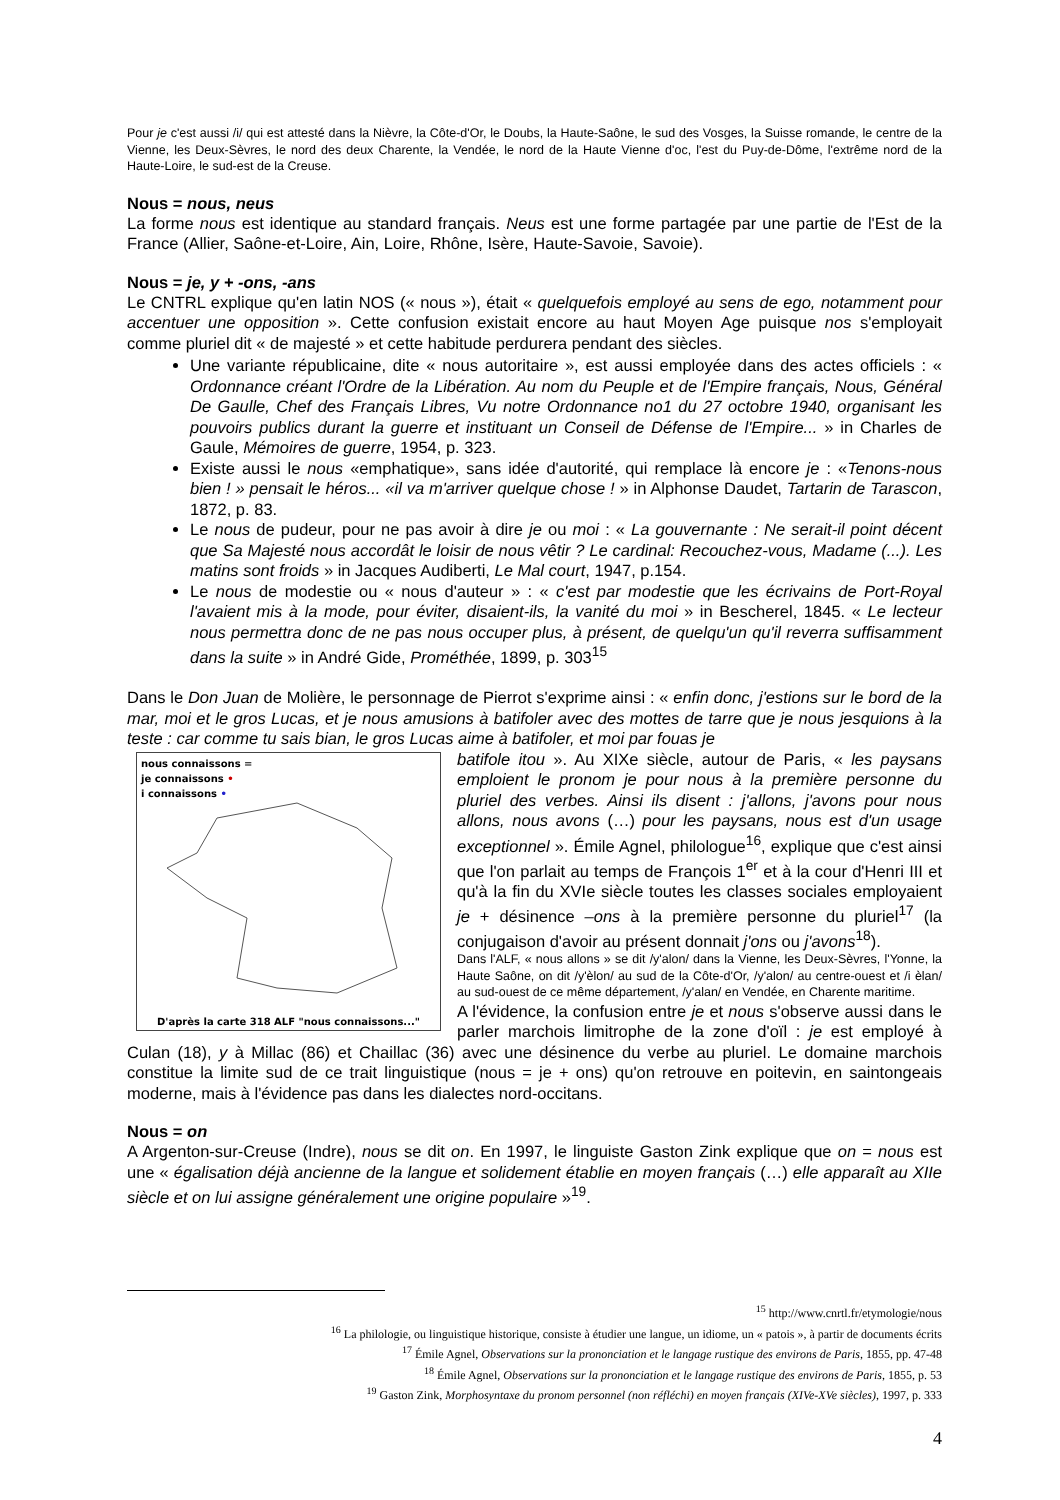Pour je c'est aussi /i/ qui est attesté dans la Nièvre, la Côte-d'Or, le Doubs, la Haute-Saône, le sud des Vosges, la Suisse romande, le centre de la Vienne, les Deux-Sèvres, le nord des deux Charente, la Vendée, le nord de la Haute Vienne d'oc, l'est du Puy-de-Dôme, l'extrême nord de la Haute-Loire, le sud-est de la Creuse.
Nous = nous, neus
La forme nous est identique au standard français. Neus est une forme partagée par une partie de l'Est de la France (Allier, Saône-et-Loire, Ain, Loire, Rhône, Isère, Haute-Savoie, Savoie).
Nous = je, y + -ons, -ans
Le CNTRL explique qu'en latin NOS (« nous »), était « quelquefois employé au sens de ego, notamment pour accentuer une opposition ». Cette confusion existait encore au haut Moyen Age puisque nos s'employait comme pluriel dit « de majesté » et cette habitude perdurera pendant des siècles.
Une variante républicaine, dite « nous autoritaire », est aussi employée dans des actes officiels : « Ordonnance créant l'Ordre de la Libération. Au nom du Peuple et de l'Empire français, Nous, Général De Gaulle, Chef des Français Libres, Vu notre Ordonnance no1 du 27 octobre 1940, organisant les pouvoirs publics durant la guerre et instituant un Conseil de Défense de l'Empire... » in Charles de Gaule, Mémoires de guerre, 1954, p. 323.
Existe aussi le nous «emphatique», sans idée d'autorité, qui remplace là encore je : «Tenons-nous bien ! » pensait le héros... «il va m'arriver quelque chose ! » in Alphonse Daudet, Tartarin de Tarascon, 1872, p. 83.
Le nous de pudeur, pour ne pas avoir à dire je ou moi : « La gouvernante : Ne serait-il point décent que Sa Majesté nous accordât le loisir de nous vêtir ? Le cardinal: Recouchez-vous, Madame (...). Les matins sont froids » in Jacques Audiberti, Le Mal court, 1947, p.154.
Le nous de modestie ou « nous d'auteur » : « c'est par modestie que les écrivains de Port-Royal l'avaient mis à la mode, pour éviter, disaient-ils, la vanité du moi » in Bescherel, 1845. « Le lecteur nous permettra donc de ne pas nous occuper plus, à présent, de quelqu'un qu'il reverra suffisamment dans la suite » in André Gide, Prométhée, 1899, p. 303<sup>15</sup>
Dans le Don Juan de Molière, le personnage de Pierrot s'exprime ainsi : « enfin donc, j'estions sur le bord de la mar, moi et le gros Lucas, et je nous amusions à batifoler avec des mottes de tarre que je nous jesquions à la teste : car comme tu sais bian, le gros Lucas aime à batifoler, et moi par fouas je
nous connaissons =
je connaissons •
i connaissons •
D'après la carte 318 ALF "nous connaissons..."
batifole itou ». Au XIXe siècle, autour de Paris, « les paysans emploient le pronom je pour nous à la première personne du pluriel des verbes. Ainsi ils disent : j'allons, j'avons pour nous allons, nous avons (…) pour les paysans, nous est d'un usage exceptionnel ». Émile Agnel, philologue<sup>16</sup>, explique que c'est ainsi que l'on parlait au temps de François 1<sup>er</sup> et à la cour d'Henri III et qu'à la fin du XVIe siècle toutes les classes sociales employaient je + désinence –ons à la première personne du pluriel<sup>17</sup> (la conjugaison d'avoir au présent donnait j'ons ou j'avons<sup>18</sup>).
Dans l'ALF, « nous allons » se dit /y'alon/ dans la Vienne, les Deux-Sèvres, l'Yonne, la Haute Saône, on dit /y'èlon/ au sud de la Côte-d'Or, /y'alon/ au centre-ouest et /i èlan/ au sud-ouest de ce même département, /y'alan/ en Vendée, en Charente maritime.
A l'évidence, la confusion entre je et nous s'observe aussi dans le parler marchois limitrophe de la zone d'oïl : je est employé à Culan (18), y à Millac (86) et Chaillac (36) avec une désinence du verbe au pluriel. Le domaine marchois constitue la limite sud de ce trait linguistique (nous = je + ons) qu'on retrouve en poitevin, en saintongeais moderne, mais à l'évidence pas dans les dialectes nord-occitans.
Nous = on
A Argenton-sur-Creuse (Indre), nous se dit on. En 1997, le linguiste Gaston Zink explique que on = nous est une « égalisation déjà ancienne de la langue et solidement établie en moyen français (…) elle apparaît au XIIe siècle et on lui assigne généralement une origine populaire »<sup>19</sup>.
<sup>15</sup> http://www.cnrtl.fr/etymologie/nous
<sup>16</sup> La philologie, ou linguistique historique, consiste à étudier une langue, un idiome, un « patois », à partir de documents écrits
<sup>17</sup> Émile Agnel, Observations sur la prononciation et le langage rustique des environs de Paris, 1855, pp. 47-48
<sup>18</sup> Émile Agnel, Observations sur la prononciation et le langage rustique des environs de Paris, 1855, p. 53
<sup>19</sup> Gaston Zink, Morphosyntaxe du pronom personnel (non réfléchi) en moyen français (XIVe-XVe siècles), 1997, p. 333
4